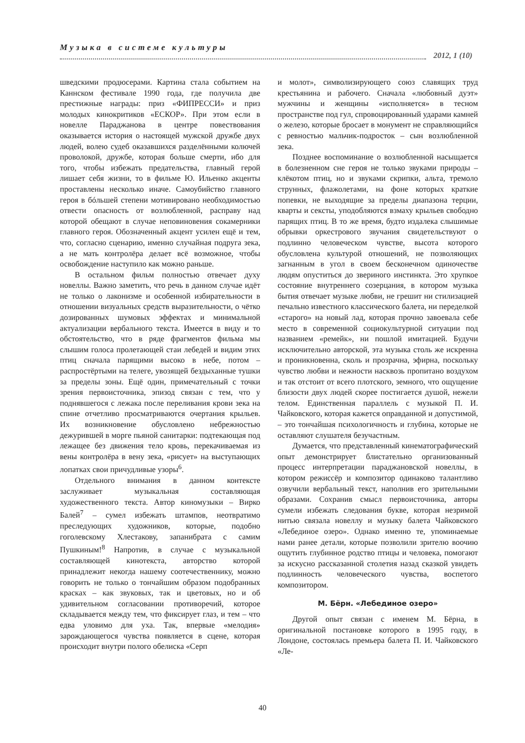Музыка в системе культуры
2012, 1 (10)
шведскими продюсерами. Картина стала событием на Каннском фестивале 1990 года, где получила две престижные награды: приз «ФИПРЕССИ» и приз молодых кинокритиков «ЕСКОР». При этом если в новелле Параджанова в центре повествования оказывается история о настоящей мужской дружбе двух людей, волею судеб оказавшихся разделёнными колючей проволокой, дружбе, которая больше смерти, ибо для того, чтобы избежать предательства, главный герой лишает себя жизни, то в фильме Ю. Ильенко акценты проставлены несколько иначе. Самоубийство главного героя в бóльшей степени мотивировано необходимостью отвести опасность от возлюбленной, расправу над которой обещают в случае неповиновения сокамерники главного героя. Обозначенный акцент усилен ещё и тем, что, согласно сценарию, именно случайная подруга зека, а не мать контролёра делает всё возможное, чтобы освобождение наступило как можно раньше.
В остальном фильм полностью отвечает духу новеллы. Важно заметить, что речь в данном случае идёт не только о лаконизме и особенной избирательности в отношении визуальных средств выразительности, о чётко дозированных шумовых эффектах и минимальной актуализации вербального текста. Имеется в виду и то обстоятельство, что в ряде фрагментов фильма мы слышим голоса пролетающей стаи лебедей и видим этих птиц сначала парящими высоко в небе, потом – распростёртыми на телеге, увозящей бездыханные тушки за пределы зоны. Ещё один, примечательный с точки зрения первоисточника, эпизод связан с тем, что у поднявшегося с лежака после переливания крови зека на спине отчетливо просматриваются очертания крыльев. Их возникновение обусловлено небрежностью дежурившей в морге пьяной санитарки: подтекающая под лежащее без движения тело кровь, перекачиваемая из вены контролёра в вену зека, «рисует» на выступающих лопатках свои причудливые узоры<sup>6</sup>.
Отдельного внимания в данном контексте заслуживает музыкальная составляющая художественного текста. Автор киномузыки – Вирко Балей<sup>7</sup> – сумел избежать штампов, неотвратимо преследующих художников, которые, подобно гоголевскому Хлестакову, запанибрата с самим Пушкиным!<sup>8</sup> Напротив, в случае с музыкальной составляющей кинотекста, авторство которой принадлежит некогда нашему соотечественнику, можно говорить не только о тончайшим образом подобранных красках – как звуковых, так и цветовых, но и об удивительном согласовании противоречий, которое складывается между тем, что фиксирует глаз, и тем – что едва уловимо для уха. Так, впервые «мелодия» зарождающегося чувства появляется в сцене, которая происходит внутри полого обелиска «Серп
и молот», символизирующего союз славящих труд крестьянина и рабочего. Сначала «любовный дуэт» мужчины и женщины «исполняется» в тесном пространстве под гул, спровоцированный ударами камней о железо, которые бросает в монумент не справляющийся с ревностью мальчик-подросток – сын возлюбленной зека.
Позднее воспоминание о возлюбленной насыщается в болезненном сне героя не только звуками природы – клёкотом птиц, но и звуками скрипки, альта, тремоло струнных, флажолетами, на фоне которых краткие попевки, не выходящие за пределы диапазона терции, кварты и сексты, уподобляются взмаху крыльев свободно парящих птиц. В то же время, будто издалека слышимые обрывки оркестрового звучания свидетельствуют о подлинно человеческом чувстве, высота которого обусловлена культурой отношений, не позволяющих загнанным в угол в своем бесконечном одиночестве людям опуститься до звериного инстинкта. Это хрупкое состояние внутреннего созерцания, в котором музыка бытия отвечает музыке любви, не грешит ни стилизацией печально известного классического балета, ни переделкой «старого» на новый лад, которая прочно завоевала себе место в современной социокультурной ситуации под названием «ремейк», ни пошлой имитацией. Будучи исключительно авторской, эта музыка столь же искренна и проникновенна, сколь и прозрачна, эфирна, поскольку чувство любви и нежности насквозь пропитано воздухом и так отстоит от всего плотского, земного, что ощущение близости двух людей скорее постигается душой, нежели телом. Единственная параллель с музыкой П. И. Чайковского, которая кажется оправданной и допустимой, – это тончайшая психологичность и глубина, которые не оставляют слушателя безучастным.
Думается, что представленный кинематографический опыт демонстрирует блистательно организованный процесс интерпретации параджановской новеллы, в котором режиссёр и композитор одинаково талантливо озвучили вербальный текст, наполнив его зрительными образами. Сохранив смысл первоисточника, авторы сумели избежать следования букве, которая незримой нитью связала новеллу и музыку балета Чайковского «Лебединое озеро». Однако именно те, упоминаемые нами ранее детали, которые позволили зрителю воочию ощутить глубинное родство птицы и человека, помогают за искусно рассказанной столетия назад сказкой увидеть подлинность человеческого чувства, воспетого композитором.
М. Бёрн. «Лебединое озеро»
Другой опыт связан с именем М. Бёрна, в оригинальной постановке которого в 1995 году, в Лондоне, состоялась премьера балета П. И. Чайковского «Ле-
40